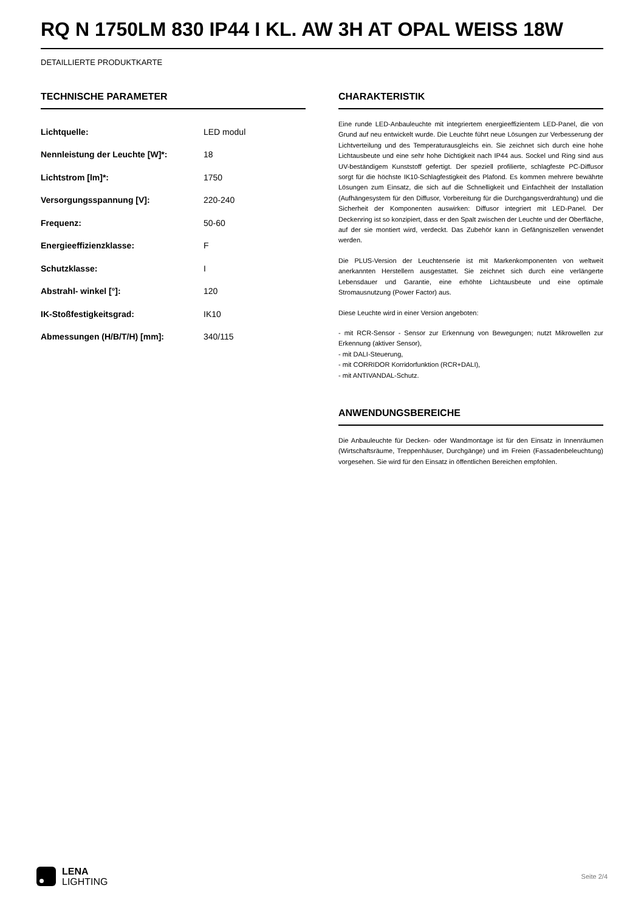RQ N 1750LM 830 IP44 I KL. AW 3H AT OPAL WEISS 18W
DETAILLIERTE PRODUKTKARTE
TECHNISCHE PARAMETER
| Lichtquelle: | LED modul |
| Nennleistung der Leuchte [W]*: | 18 |
| Lichtstrom [lm]*: | 1750 |
| Versorgungsspannung [V]: | 220-240 |
| Frequenz: | 50-60 |
| Energieeffizienzklasse: | F |
| Schutzklasse: | I |
| Abstrahl- winkel [°]: | 120 |
| IK-Stoßfestigkeitsgrad: | IK10 |
| Abmessungen (H/B/T/H) [mm]: | 340/115 |
CHARAKTERISTIK
Eine runde LED-Anbauleuchte mit integriertem energieeffizientem LED-Panel, die von Grund auf neu entwickelt wurde. Die Leuchte führt neue Lösungen zur Verbesserung der Lichtverteilung und des Temperaturausgleichs ein. Sie zeichnet sich durch eine hohe Lichtausbeute und eine sehr hohe Dichtigkeit nach IP44 aus. Sockel und Ring sind aus UV-beständigem Kunststoff gefertigt. Der speziell profilierte, schlagfeste PC-Diffusor sorgt für die höchste IK10-Schlagfestigkeit des Plafond. Es kommen mehrere bewährte Lösungen zum Einsatz, die sich auf die Schnelligkeit und Einfachheit der Installation (Aufhängesystem für den Diffusor, Vorbereitung für die Durchgangsverdrahtung) und die Sicherheit der Komponenten auswirken: Diffusor integriert mit LED-Panel. Der Deckenring ist so konzipiert, dass er den Spalt zwischen der Leuchte und der Oberfläche, auf der sie montiert wird, verdeckt. Das Zubehör kann in Gefängniszellen verwendet werden.
Die PLUS-Version der Leuchtenserie ist mit Markenkomponenten von weltweit anerkannten Herstellern ausgestattet. Sie zeichnet sich durch eine verlängerte Lebensdauer und Garantie, eine erhöhte Lichtausbeute und eine optimale Stromausnutzung (Power Factor) aus.
Diese Leuchte wird in einer Version angeboten:
- mit RCR-Sensor - Sensor zur Erkennung von Bewegungen; nutzt Mikrowellen zur Erkennung (aktiver Sensor),
- mit DALI-Steuerung,
- mit CORRIDOR Korridorfunktion (RCR+DALI),
- mit ANTIVANDAL-Schutz.
ANWENDUNGSBEREICHE
Die Anbauleuchte für Decken- oder Wandmontage ist für den Einsatz in Innenräumen (Wirtschaftsräume, Treppenhäuser, Durchgänge) und im Freien (Fassadenbeleuchtung) vorgesehen. Sie wird für den Einsatz in öffentlichen Bereichen empfohlen.
LENA
LIGHTING
Seite 2/4